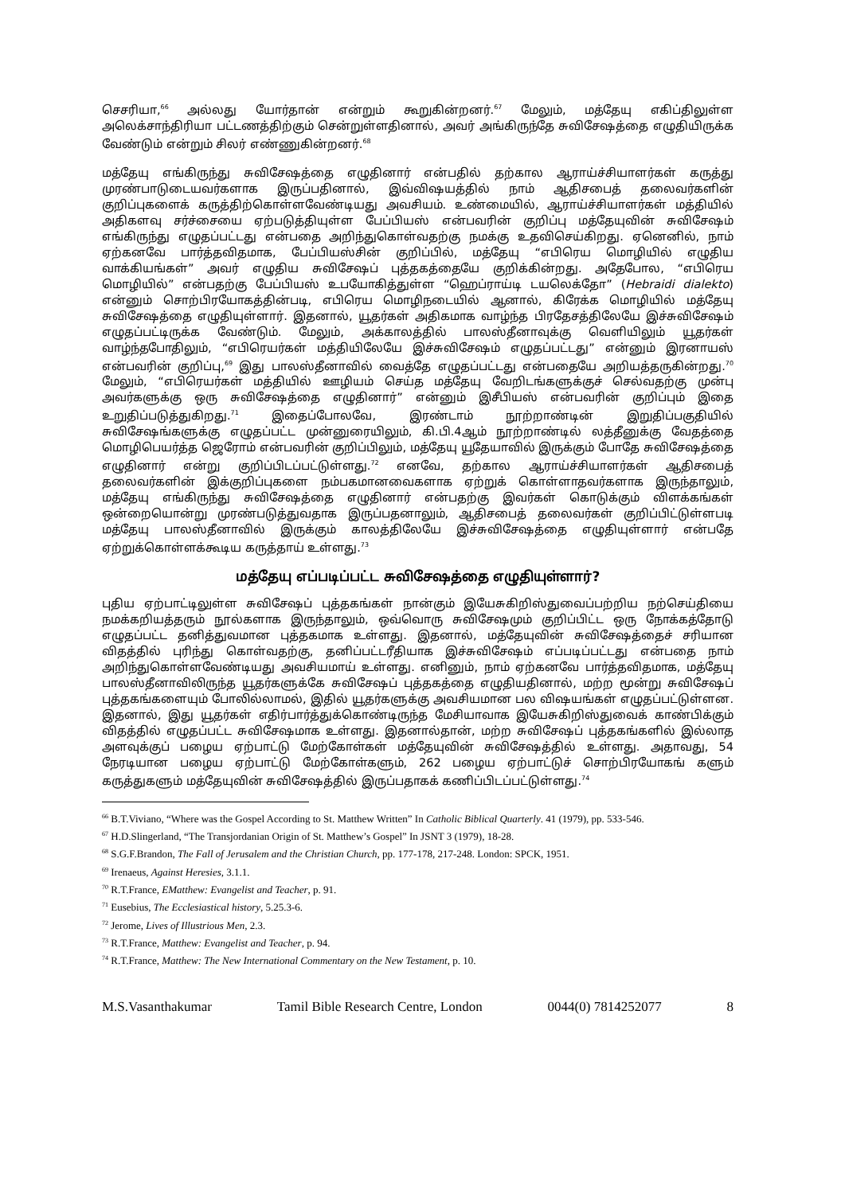செசரியா,<sup>66</sup> அல்லது யோர்தான் என்றும் கூறுகின்றனர்.<sup>67</sup> மேலும், மத்தேயு எகிப்திலுள்ள அலெக்சாந்திரியா பட்டணத்திற்கும் சென்றுள்ளதினால், அவர் அங்கிருந்தே சுவிசேஷத்தை எழுதியிருக்க வேண்டும் என்றும் சிலர் எண்ணுகின்றனர்.<sup>68</sup>
மத்தேயு எங்கிருந்து சுவிசேஷத்தை எழுதினார் என்பதில் தற்கால ஆராய்ச்சியாளர்கள் கருத்து முரண்பாடுடையவர்களாக இருப்பதினால், இவ்விஷயத்தில் நாம் ஆதிசபைத் தலைவர்களின் குறிப்புகளைக் கருத்திற்கொள்ளவேண்டியது அவசியம். உண்மையில், ஆராய்ச்சியாளர்கள் மத்தியில் அதிகளவு சர்ச்சையை ஏற்படுத்தியுள்ள பேப்பியஸ் என்பவரின் குறிப்பு மத்தேயுவின் சுவிசேஷம் எங்கிருந்து எழுதப்பட்டது என்பதை அறிந்துகொள்வதற்கு நமக்கு உதவிசெய்கிறது. ஏனெனில், நாம் ஏற்கனவே பார்த்தவிதமாக, பேப்பியஸ்சின் குறிப்பில், மத்தேயு “எபிரெய மொழியில் எழுதிய வாக்கியங்கள்” அவர் எழுதிய சுவிசேஷப் புத்தகத்தையே குறிக்கின்றது. அதேபோல, “எபிரெய மொழியில்” என்பதற்கு பேப்பியஸ் உபயோகித்துள்ள “ஹெப்ராய்டி டயலெக்தோ” (Hebraidi dialekto) என்னும் சொற்பிரயோகத்தின்படி, எபிரெய மொழிநடையில் ஆனால், கிரேக்க மொழியில் மத்தேயு சுவிசேஷத்தை எழுதியுள்ளார். இதனால், யூதர்கள் அதிகமாக வாழ்ந்த பிரதேசத்திலேயே இச்சுவிசேஷம் எழுதப்பட்டிருக்க வேண்டும். மேலும், அக்காலத்தில் பாலஸ்தீனாவுக்கு வெளியிலும் யூதர்கள் வாழ்ந்தபோதிலும், “எபிரெயர்கள் மத்தியிலேயே இச்சுவிசேஷம் எழுதப்பட்டது” என்னும் இரனாயஸ் என்பவரின் குறிப்பு,<sup>69</sup> இது பாலஸ்தீனாவில் வைத்தே எழுதப்பட்டது என்பதையே அறியத்தருகின்றது.<sup>70</sup> மேலும், “எபிரெயர்கள் மத்தியில் ஊழியம் செய்த மத்தேயு வேறிடங்களுக்குச் செல்வதற்கு முன்பு அவர்களுக்கு ஒரு சுவிசேஷத்தை எழுதினார்” என்னும் இசீபியஸ் என்பவரின் குறிப்பும் இதை உறுதிப்படுத்துகிறது.<sup>71</sup> இதைப்போலவே, இரண்டாம் நூற்றாண்டின் இறுதிப்பகுதியில் சுவிசேஷங்களுக்கு எழுதப்பட்ட முன்னுரையிலும், கி.பி.4ஆம் நூற்றாண்டில் லத்தீனுக்கு வேதத்தை மொழிபெயர்த்த ஜெரோம் என்பவரின் குறிப்பிலும், மத்தேயு யூதேயாவில் இருக்கும் போதே சுவிசேஷத்தை எழுதினார் என்று குறிப்பிடப்பட்டுள்ளது.<sup>72</sup> எனவே, தற்கால ஆராய்ச்சியாளர்கள் ஆதிசபைத் தலைவர்களின் இக்குறிப்புகளை நம்பகமானவைகளாக ஏற்றுக் கொள்ளாதவர்களாக இருந்தாலும், மத்தேயு எங்கிருந்து சுவிசேஷத்தை எழுதினார் என்பதற்கு இவர்கள் கொடுக்கும் விளக்கங்கள் ஒன்றையொன்று முரண்படுத்துவதாக இருப்பதனாலும், ஆதிசபைத் தலைவர்கள் குறிப்பிட்டுள்ளபடி மத்தேயு பாலஸ்தீனாவில் இருக்கும் காலத்திலேயே இச்சுவிசேஷத்தை எழுதியுள்ளார் என்பதே ஏற்றுக்கொள்ளக்கூடிய கருத்தாய் உள்ளது.<sup>73</sup>
மத்தேயு எப்படிப்பட்ட சுவிசேஷத்தை எழுதியுள்ளார்?
புதிய ஏற்பாட்டிலுள்ள சுவிசேஷப் புத்தகங்கள் நான்கும் இயேசுகிறிஸ்துவைப்பற்றிய நற்செய்தியை நமக்கறியத்தரும் நூல்களாக இருந்தாலும், ஒவ்வொரு சுவிசேஷமும் குறிப்பிட்ட ஒரு நோக்கத்தோடு எழுதப்பட்ட தனித்துவமான புத்தகமாக உள்ளது. இதனால், மத்தேயுவின் சுவிசேஷத்தைச் சரியான விதத்தில் புரிந்து கொள்வதற்கு, தனிப்பட்டரீதியாக இச்சுவிசேஷம் எப்படிப்பட்டது என்பதை நாம் அறிந்துகொள்ளவேண்டியது அவசியமாய் உள்ளது. எனினும், நாம் ஏற்கனவே பார்த்தவிதமாக, மத்தேயு பாலஸ்தீனாவிலிருந்த யூதர்களுக்கே சுவிசேஷப் புத்தகத்தை எழுதியதினால், மற்ற மூன்று சுவிசேஷப் புத்தகங்களையும் போலில்லாமல், இதில் யூதர்களுக்கு அவசியமான பல விஷயங்கள் எழுதப்பட்டுள்ளன. இதனால், இது யூதர்கள் எதிர்பார்த்துக்கொண்டிருந்த மேசியாவாக இயேசுகிறிஸ்துவைக் காண்பிக்கும் விதத்தில் எழுதப்பட்ட சுவிசேஷமாக உள்ளது. இதனால்தான், மற்ற சுவிசேஷப் புத்தகங்களில் இல்லாத அளவுக்குப் பழைய ஏற்பாட்டு மேற்கோள்கள் மத்தேயுவின் சுவிசேஷத்தில் உள்ளது. அதாவது, 54 நேரடியான பழைய ஏற்பாட்டு மேற்கோள்களும், 262 பழைய ஏற்பாட்டுச் சொற்பிரயோகங் களும் கருத்துகளும் மத்தேயுவின் சுவிசேஷத்தில் இருப்பதாகக் கணிப்பிடப்பட்டுள்ளது.<sup>74</sup>
<sup>66</sup> B.T.Viviano, “Where was the Gospel According to St. Matthew Written” In Catholic Biblical Quarterly. 41 (1979), pp. 533-546.
<sup>67</sup> H.D.Slingerland, “The Transjordanian Origin of St. Matthew’s Gospel” In JSNT 3 (1979), 18-28.
<sup>68</sup> S.G.F.Brandon, The Fall of Jerusalem and the Christian Church, pp. 177-178, 217-248. London: SPCK, 1951.
<sup>69</sup> Irenaeus, Against Heresies, 3.1.1.
<sup>70</sup> R.T.France, EMatthew: Evangelist and Teacher, p. 91.
<sup>71</sup> Eusebius, The Ecclesiastical history, 5.25.3-6.
<sup>72</sup> Jerome, Lives of Illustrious Men, 2.3.
<sup>73</sup> R.T.France, Matthew: Evangelist and Teacher, p. 94.
<sup>74</sup> R.T.France, Matthew: The New International Commentary on the New Testament, p. 10.
M.S.Vasanthakumar Tamil Bible Research Centre, London 0044(0) 7814252077 8